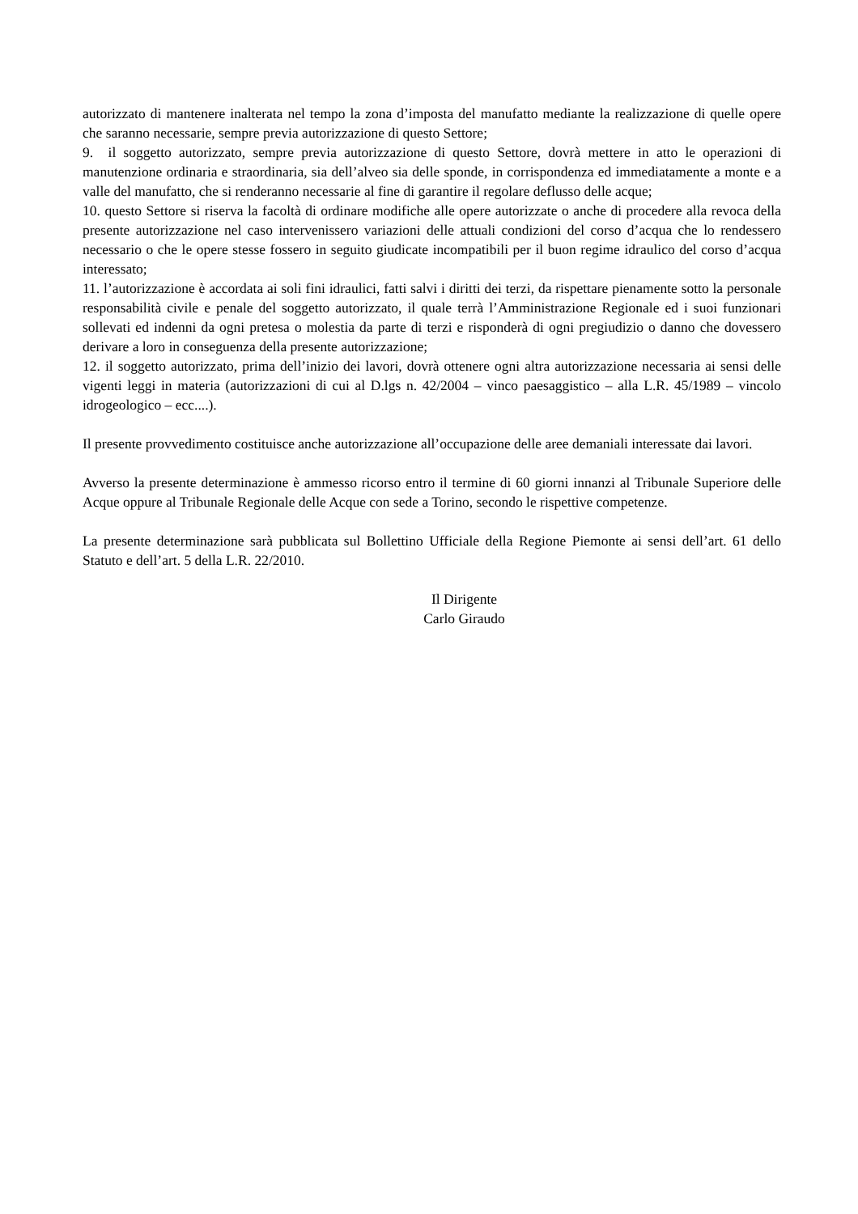autorizzato di mantenere inalterata nel tempo la zona d’imposta del manufatto mediante la realizzazione di quelle opere che saranno necessarie, sempre previa autorizzazione di questo Settore;
9. il soggetto autorizzato, sempre previa autorizzazione di questo Settore, dovrà mettere in atto le operazioni di manutenzione ordinaria e straordinaria, sia dell’alveo sia delle sponde, in corrispondenza ed immediatamente a monte e a valle del manufatto, che si renderanno necessarie al fine di garantire il regolare deflusso delle acque;
10. questo Settore si riserva la facoltà di ordinare modifiche alle opere autorizzate o anche di procedere alla revoca della presente autorizzazione nel caso intervenissero variazioni delle attuali condizioni del corso d’acqua che lo rendessero necessario o che le opere stesse fossero in seguito giudicate incompatibili per il buon regime idraulico del corso d’acqua interessato;
11. l’autorizzazione è accordata ai soli fini idraulici, fatti salvi i diritti dei terzi, da rispettare pienamente sotto la personale responsabilità civile e penale del soggetto autorizzato, il quale terrà l’Amministrazione Regionale ed i suoi funzionari sollevati ed indenni da ogni pretesa o molestia da parte di terzi e risponderà di ogni pregiudizio o danno che dovessero derivare a loro in conseguenza della presente autorizzazione;
12. il soggetto autorizzato, prima dell’inizio dei lavori, dovrà ottenere ogni altra autorizzazione necessaria ai sensi delle vigenti leggi in materia (autorizzazioni di cui al D.lgs n. 42/2004 – vinco paesaggistico – alla L.R. 45/1989 – vincolo idrogeologico – ecc....).
Il presente provvedimento costituisce anche autorizzazione all’occupazione delle aree demaniali interessate dai lavori.
Avverso la presente determinazione è ammesso ricorso entro il termine di 60 giorni innanzi al Tribunale Superiore delle Acque oppure al Tribunale Regionale delle Acque con sede a Torino, secondo le rispettive competenze.
La presente determinazione sarà pubblicata sul Bollettino Ufficiale della Regione Piemonte ai sensi dell’art. 61 dello Statuto e dell’art. 5 della L.R. 22/2010.
Il Dirigente
Carlo Giraudo